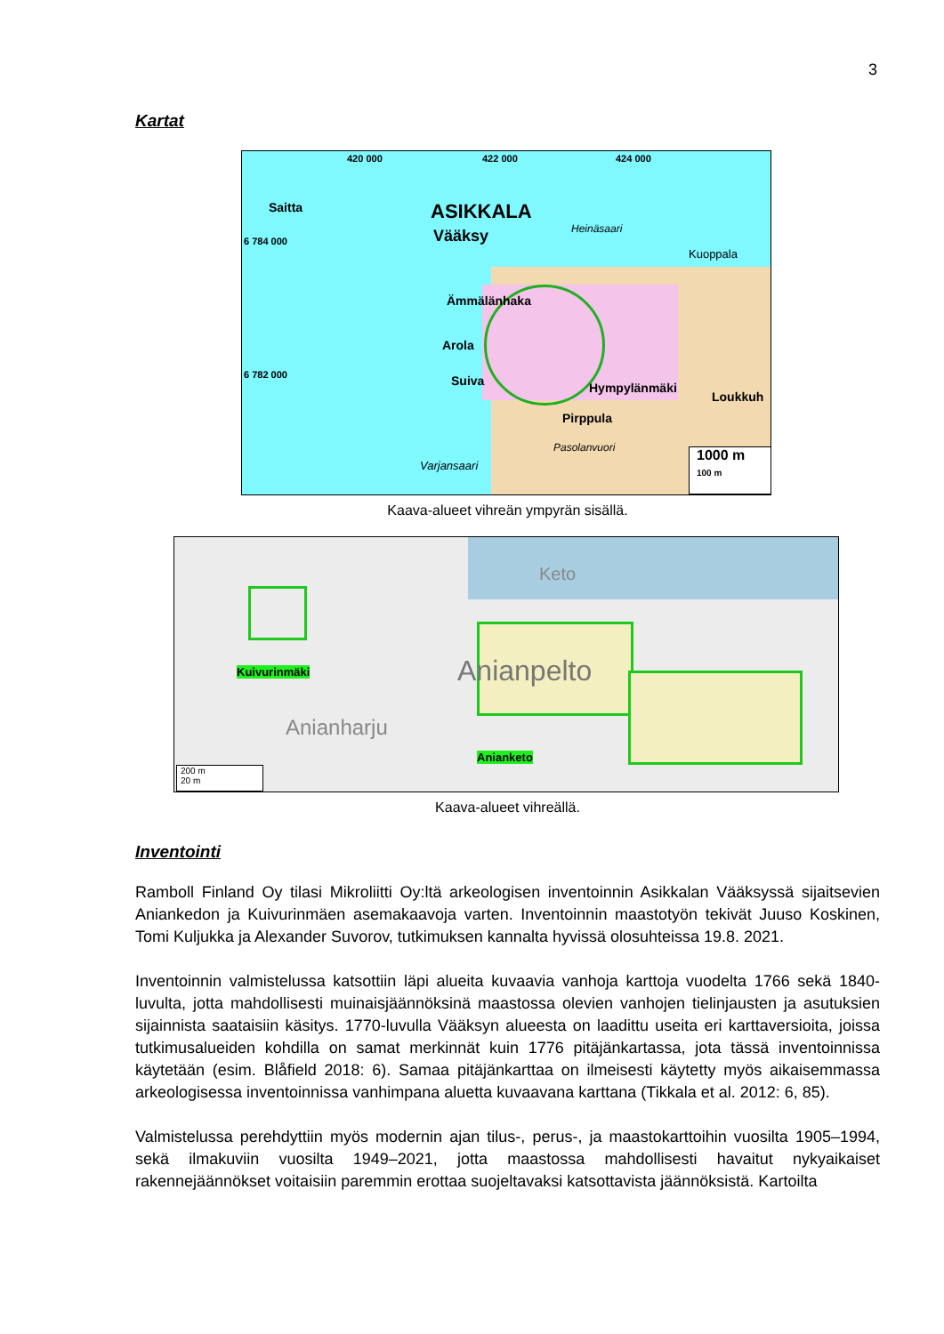3
Kartat
420 000 422 000 424 000
6 784 000
6 782 000
Saitta ASIKKALA
Vääksy Heinäsaari
Kuoppala
Ämmälänhaka
Arola
Suiva Hympylänmäki
Loukkuh
Pirppula
Pasolanvuori
Varjansaari
1000 m
100 m
Kaava-alueet vihreän ympyrän sisällä.
Keto
Anianpelto
Anianharju
Kuivurinmäki
Anianketo
200 m
20 m
Kaava-alueet vihreällä.
Inventointi
Ramboll Finland Oy tilasi Mikroliitti Oy:ltä arkeologisen inventoinnin Asikkalan Vääksyssä sijaitsevien Aniankedon ja Kuivurinmäen asemakaavoja varten. Inventoinnin maastotyön tekivät Juuso Koskinen, Tomi Kuljukka ja Alexander Suvorov, tutkimuksen kannalta hyvissä olosuhteissa 19.8. 2021.
Inventoinnin valmistelussa katsottiin läpi alueita kuvaavia vanhoja karttoja vuodelta 1766 sekä 1840-luvulta, jotta mahdollisesti muinaisjäännöksinä maastossa olevien vanhojen tielinjausten ja asutuksien sijainnista saataisiin käsitys. 1770-luvulla Vääksyn alueesta on laadittu useita eri karttaversioita, joissa tutkimusalueiden kohdilla on samat merkinnät kuin 1776 pitäjänkartassa, jota tässä inventoinnissa käytetään (esim. Blåfield 2018: 6). Samaa pitäjänkarttaa on ilmeisesti käytetty myös aikaisemmassa arkeologisessa inventoinnissa vanhimpana aluetta kuvaavana karttana (Tikkala et al. 2012: 6, 85).
Valmistelussa perehdyttiin myös modernin ajan tilus-, perus-, ja maastokarttoihin vuosilta 1905–1994, sekä ilmakuviin vuosilta 1949–2021, jotta maastossa mahdollisesti havaitut nykyaikaiset rakennejäännökset voitaisiin paremmin erottaa suojeltavaksi katsottavista jäännöksistä. Kartoilta